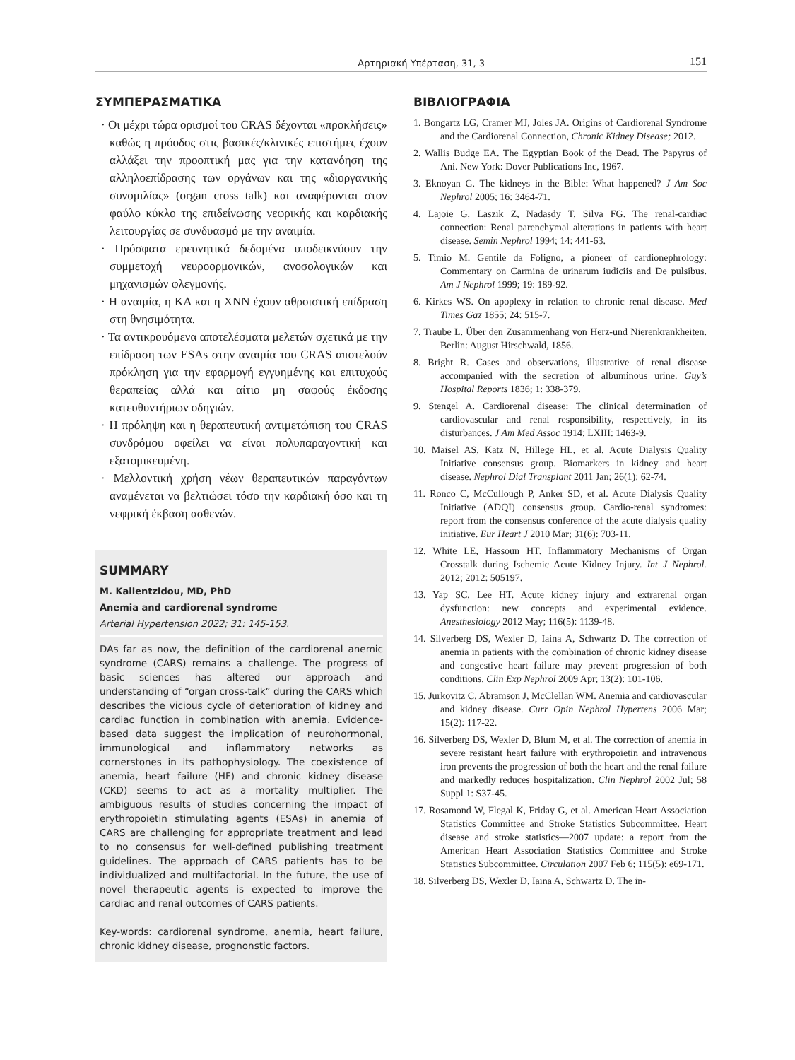Αρτηριακή Υπέρταση, 31, 3 151
ΣΥΜΠΕΡΑΣΜΑΤΙΚΑ
· Οι μέχρι τώρα ορισμοί του CRAS δέχονται «προκλήσεις» καθώς η πρόοδος στις βασικές/κλινικές επιστήμες έχουν αλλάξει την προοπτική μας για την κατανόηση της αλληλοεπίδρασης των οργάνων και της «διοργανικής συνομιλίας» (organ cross talk) και αναφέρονται στον φαύλο κύκλο της επιδείνωσης νεφρικής και καρδιακής λειτουργίας σε συνδυασμό με την αναιμία.
· Πρόσφατα ερευνητικά δεδομένα υποδεικνύουν την συμμετοχή νευροορμονικών, ανοσολογικών και μηχανισμών φλεγμονής.
· Η αναιμία, η ΚΑ και η ΧΝΝ έχουν αθροιστική επίδραση στη θνησιμότητα.
· Τα αντικρουόμενα αποτελέσματα μελετών σχετικά με την επίδραση των ESAs στην αναιμία του CRAS αποτελούν πρόκληση για την εφαρμογή εγγυημένης και επιτυχούς θεραπείας αλλά και αίτιο μη σαφούς έκδοσης κατευθυντήριων οδηγιών.
· Η πρόληψη και η θεραπευτική αντιμετώπιση του CRAS συνδρόμου οφείλει να είναι πολυπαραγοντική και εξατομικευμένη.
· Μελλοντική χρήση νέων θεραπευτικών παραγόντων αναμένεται να βελτιώσει τόσο την καρδιακή όσο και τη νεφρική έκβαση ασθενών.
SUMMARY
M. Kalientzidou, MD, PhD
Anemia and cardiorenal syndrome
Arterial Hypertension 2022; 31: 145-153.
DAs far as now, the definition of the cardiorenal anemic syndrome (CARS) remains a challenge. The progress of basic sciences has altered our approach and understanding of “organ cross-talk” during the CARS which describes the vicious cycle of deterioration of kidney and cardiac function in combination with anemia. Evidence-based data suggest the implication of neurohormonal, immunological and inflammatory networks as cornerstones in its pathophysiology. The coexistence of anemia, heart failure (HF) and chronic kidney disease (CKD) seems to act as a mortality multiplier. The ambiguous results of studies concerning the impact of erythropoietin stimulating agents (ESAs) in anemia of CARS are challenging for appropriate treatment and lead to no consensus for well-defined publishing treatment guidelines. The approach of CARS patients has to be individualized and multifactorial. In the future, the use of novel therapeutic agents is expected to improve the cardiac and renal outcomes of CARS patients.
Key-words: cardiorenal syndrome, anemia, heart failure, chronic kidney disease, prognonstic factors.
ΒΙΒΛΙΟΓΡΑΦΙΑ
1. Bongartz LG, Cramer MJ, Joles JA. Origins of Cardiorenal Syndrome and the Cardiorenal Connection, Chronic Kidney Disease; 2012.
2. Wallis Budge EA. The Egyptian Book of the Dead. The Papyrus of Ani. New York: Dover Publications Inc, 1967.
3. Eknoyan G. The kidneys in the Bible: What happened? J Am Soc Nephrol 2005; 16: 3464-71.
4. Lajoie G, Laszik Z, Nadasdy T, Silva FG. The renal-cardiac connection: Renal parenchymal alterations in patients with heart disease. Semin Nephrol 1994; 14: 441-63.
5. Timio M. Gentile da Foligno, a pioneer of cardionephrology: Commentary on Carmina de urinarum iudiciis and De pulsibus. Am J Nephrol 1999; 19: 189-92.
6. Kirkes WS. On apoplexy in relation to chronic renal disease. Med Times Gaz 1855; 24: 515-7.
7. Traube L. Über den Zusammenhang von Herz-und Nierenkrankheiten. Berlin: August Hirschwald, 1856.
8. Bright R. Cases and observations, illustrative of renal disease accompanied with the secretion of albuminous urine. Guy’s Hospital Reports 1836; 1: 338-379.
9. Stengel A. Cardiorenal disease: The clinical determination of cardiovascular and renal responsibility, respectively, in its disturbances. J Am Med Assoc 1914; LXIII: 1463-9.
10. Maisel AS, Katz N, Hillege HL, et al. Acute Dialysis Quality Initiative consensus group. Biomarkers in kidney and heart disease. Nephrol Dial Transplant 2011 Jan; 26(1): 62-74.
11. Ronco C, McCullough P, Anker SD, et al. Acute Dialysis Quality Initiative (ADQI) consensus group. Cardio-renal syndromes: report from the consensus conference of the acute dialysis quality initiative. Eur Heart J 2010 Mar; 31(6): 703-11.
12. White LE, Hassoun HT. Inflammatory Mechanisms of Organ Crosstalk during Ischemic Acute Kidney Injury. Int J Nephrol. 2012; 2012: 505197.
13. Yap SC, Lee HT. Acute kidney injury and extrarenal organ dysfunction: new concepts and experimental evidence. Anesthesiology 2012 May; 116(5): 1139-48.
14. Silverberg DS, Wexler D, Iaina A, Schwartz D. The correction of anemia in patients with the combination of chronic kidney disease and congestive heart failure may prevent progression of both conditions. Clin Exp Nephrol 2009 Apr; 13(2): 101-106.
15. Jurkovitz C, Abramson J, McClellan WM. Anemia and cardiovascular and kidney disease. Curr Opin Nephrol Hypertens 2006 Mar; 15(2): 117-22.
16. Silverberg DS, Wexler D, Blum M, et al. The correction of anemia in severe resistant heart failure with erythropoietin and intravenous iron prevents the progression of both the heart and the renal failure and markedly reduces hospitalization. Clin Nephrol 2002 Jul; 58 Suppl 1: S37-45.
17. Rosamond W, Flegal K, Friday G, et al. American Heart Association Statistics Committee and Stroke Statistics Subcommittee. Heart disease and stroke statistics—2007 update: a report from the American Heart Association Statistics Committee and Stroke Statistics Subcommittee. Circulation 2007 Feb 6; 115(5): e69-171.
18. Silverberg DS, Wexler D, Iaina A, Schwartz D. The in-